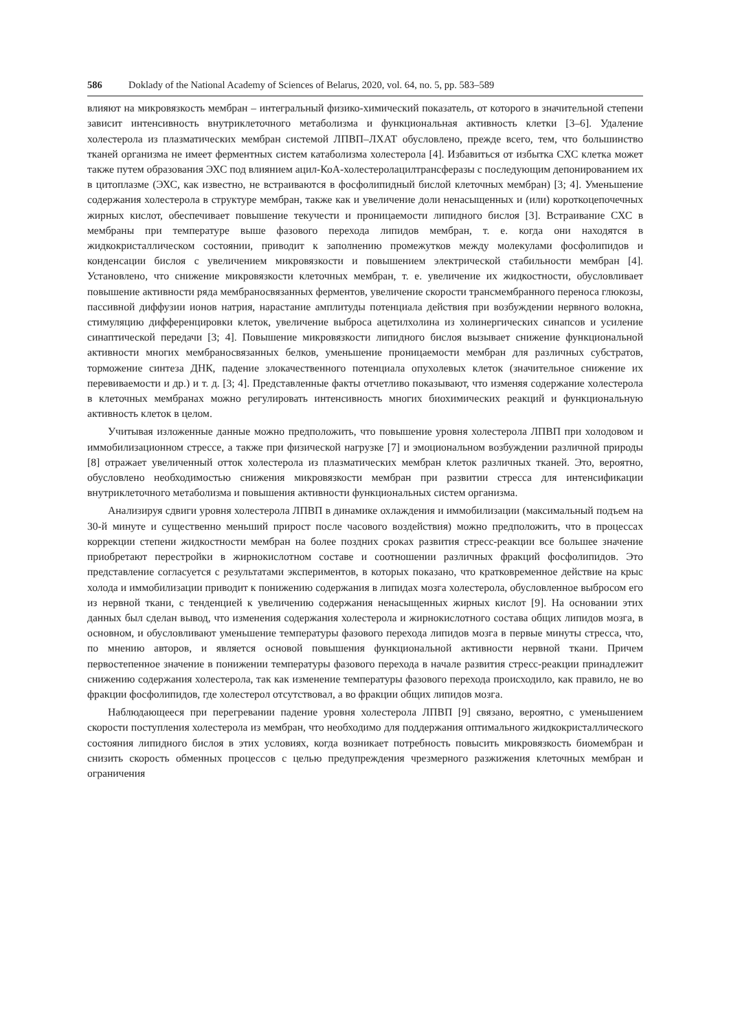586 Doklady of the National Academy of Sciences of Belarus, 2020, vol. 64, no. 5, pp. 583–589
влияют на микровязкость мембран – интегральный физико-химический показатель, от которого в значительной степени зависит интенсивность внутриклеточного метаболизма и функциональная активность клетки [3–6]. Удаление холестерола из плазматических мембран системой ЛПВП–ЛХАТ обусловлено, прежде всего, тем, что большинство тканей организма не имеет ферментных систем катаболизма холестерола [4]. Избавиться от избытка СХС клетка может также путем образования ЭХС под влиянием ацил-КоА-холестеролацилтрансферазы с последующим депонированием их в цитоплазме (ЭХС, как известно, не встраиваются в фосфолипидный бислой клеточных мембран) [3; 4]. Уменьшение содержания холестерола в структуре мембран, также как и увеличение доли ненасыщенных и (или) короткоцепочечных жирных кислот, обеспечивает повышение текучести и проницаемости липидного бислоя [3]. Встраивание СХС в мембраны при температуре выше фазового перехода липидов мембран, т. е. когда они находятся в жидкокристаллическом состоянии, приводит к заполнению промежутков между молекулами фосфолипидов и конденсации бислоя с увеличением микровязкости и повышением электрической стабильности мембран [4]. Установлено, что снижение микровязкости клеточных мембран, т. е. увеличение их жидкостности, обусловливает повышение активности ряда мембраносвязанных ферментов, увеличение скорости трансмембранного переноса глюкозы, пассивной диффузии ионов натрия, нарастание амплитуды потенциала действия при возбуждении нервного волокна, стимуляцию дифференцировки клеток, увеличение выброса ацетилхолина из холинергических синапсов и усиление синаптической передачи [3; 4]. Повышение микровязкости липидного бислоя вызывает снижение функциональной активности многих мембраносвязанных белков, уменьшение проницаемости мембран для различных субстратов, торможение синтеза ДНК, падение злокачественного потенциала опухолевых клеток (значительное снижение их перевиваемости и др.) и т. д. [3; 4]. Представленные факты отчетливо показывают, что изменяя содержание холестерола в клеточных мембранах можно регулировать интенсивность многих биохимических реакций и функциональную активность клеток в целом.
Учитывая изложенные данные можно предположить, что повышение уровня холестерола ЛПВП при холодовом и иммобилизационном стрессе, а также при физической нагрузке [7] и эмоциональном возбуждении различной природы [8] отражает увеличенный отток холестерола из плазматических мембран клеток различных тканей. Это, вероятно, обусловлено необходимостью снижения микровязкости мембран при развитии стресса для интенсификации внутриклеточного метаболизма и повышения активности функциональных систем организма.
Анализируя сдвиги уровня холестерола ЛПВП в динамике охлаждения и иммобилизации (максимальный подъем на 30-й минуте и существенно меньший прирост после часового воздействия) можно предположить, что в процессах коррекции степени жидкостности мембран на более поздних сроках развития стресс-реакции все большее значение приобретают перестройки в жирнокислотном составе и соотношении различных фракций фосфолипидов. Это представление согласуется с результатами экспериментов, в которых показано, что кратковременное действие на крыс холода и иммобилизации приводит к понижению содержания в липидах мозга холестерола, обусловленное выбросом его из нервной ткани, с тенденцией к увеличению содержания ненасыщенных жирных кислот [9]. На основании этих данных был сделан вывод, что изменения содержания холестерола и жирнокислотного состава общих липидов мозга, в основном, и обусловливают уменьшение температуры фазового перехода липидов мозга в первые минуты стресса, что, по мнению авторов, и является основой повышения функциональной активности нервной ткани. Причем первостепенное значение в понижении температуры фазового перехода в начале развития стресс-реакции принадлежит снижению содержания холестерола, так как изменение температуры фазового перехода происходило, как правило, не во фракции фосфолипидов, где холестерол отсутствовал, а во фракции общих липидов мозга.
Наблюдающееся при перегревании падение уровня холестерола ЛПВП [9] связано, вероятно, с уменьшением скорости поступления холестерола из мембран, что необходимо для поддержания оптимального жидкокристаллического состояния липидного бислоя в этих условиях, когда возникает потребность повысить микровязкость биомембран и снизить скорость обменных процессов с целью предупреждения чрезмерного разжижения клеточных мембран и ограничения